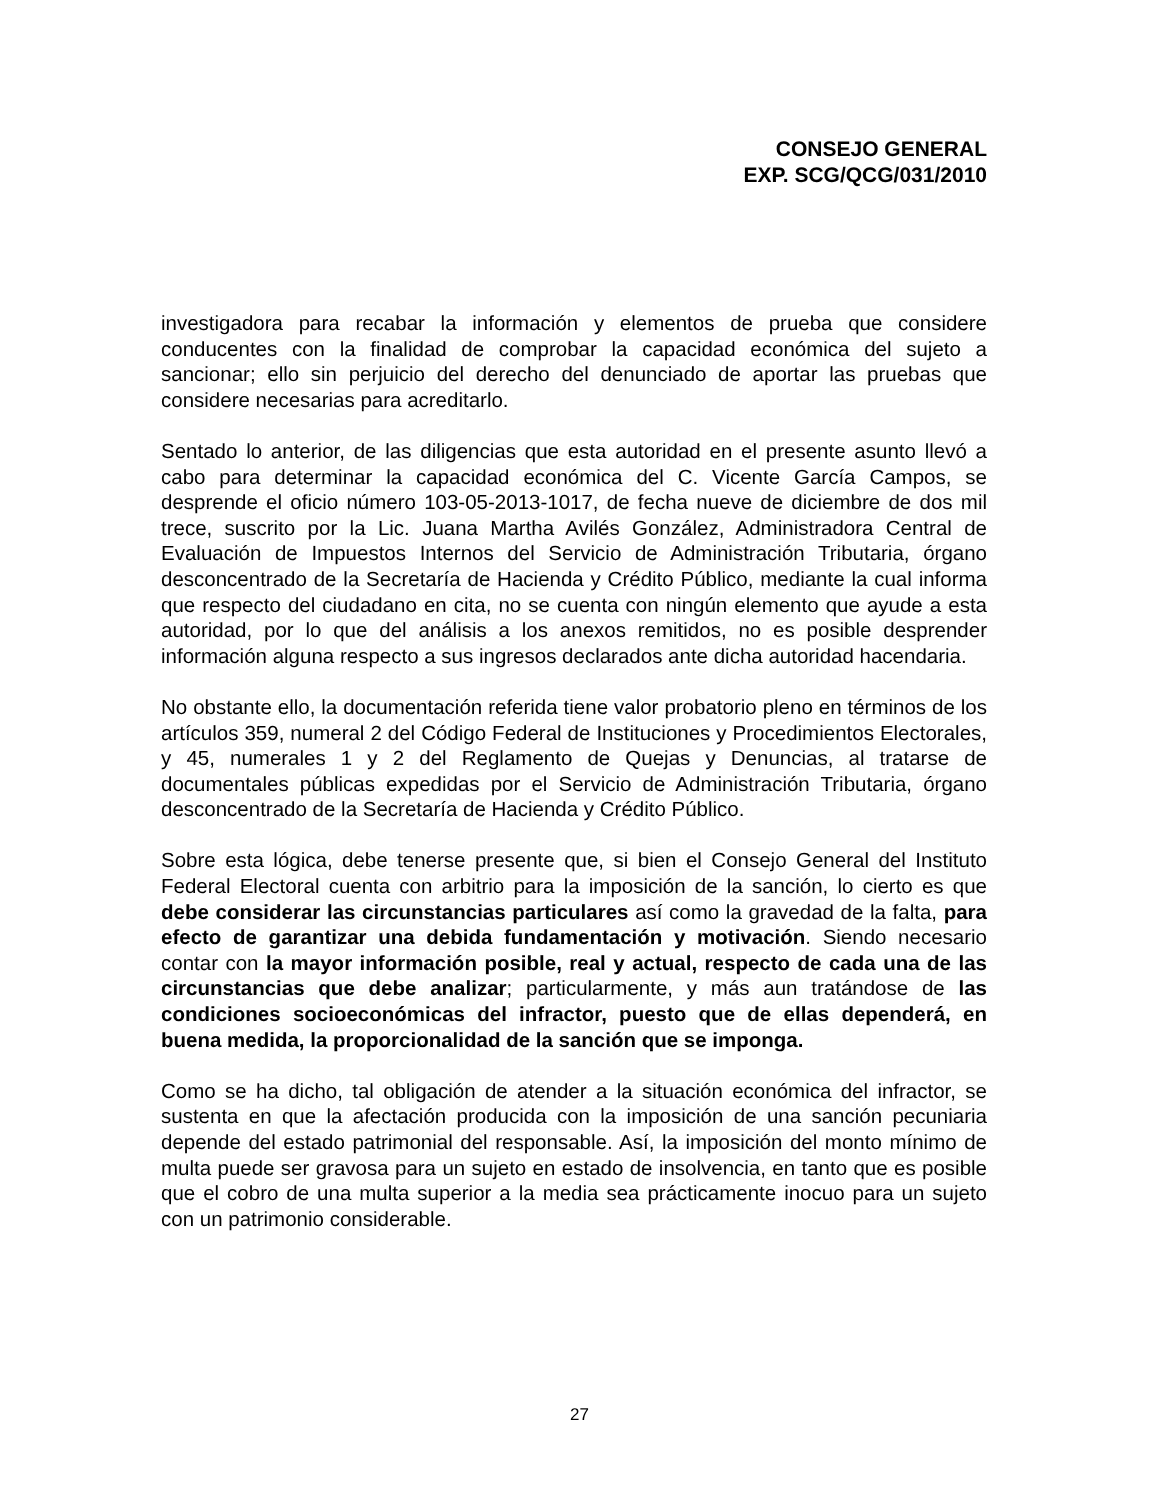CONSEJO GENERAL
EXP. SCG/QCG/031/2010
investigadora para recabar la información y elementos de prueba que considere conducentes con la finalidad de comprobar la capacidad económica del sujeto a sancionar; ello sin perjuicio del derecho del denunciado de aportar las pruebas que considere necesarias para acreditarlo.
Sentado lo anterior, de las diligencias que esta autoridad en el presente asunto llevó a cabo para determinar la capacidad económica del C. Vicente García Campos, se desprende el oficio número 103-05-2013-1017, de fecha nueve de diciembre de dos mil trece, suscrito por la Lic. Juana Martha Avilés González, Administradora Central de Evaluación de Impuestos Internos del Servicio de Administración Tributaria, órgano desconcentrado de la Secretaría de Hacienda y Crédito Público, mediante la cual informa que respecto del ciudadano en cita, no se cuenta con ningún elemento que ayude a esta autoridad, por lo que del análisis a los anexos remitidos, no es posible desprender información alguna respecto a sus ingresos declarados ante dicha autoridad hacendaria.
No obstante ello, la documentación referida tiene valor probatorio pleno en términos de los artículos 359, numeral 2 del Código Federal de Instituciones y Procedimientos Electorales, y 45, numerales 1 y 2 del Reglamento de Quejas y Denuncias, al tratarse de documentales públicas expedidas por el Servicio de Administración Tributaria, órgano desconcentrado de la Secretaría de Hacienda y Crédito Público.
Sobre esta lógica, debe tenerse presente que, si bien el Consejo General del Instituto Federal Electoral cuenta con arbitrio para la imposición de la sanción, lo cierto es que debe considerar las circunstancias particulares así como la gravedad de la falta, para efecto de garantizar una debida fundamentación y motivación. Siendo necesario contar con la mayor información posible, real y actual, respecto de cada una de las circunstancias que debe analizar; particularmente, y más aun tratándose de las condiciones socioeconómicas del infractor, puesto que de ellas dependerá, en buena medida, la proporcionalidad de la sanción que se imponga.
Como se ha dicho, tal obligación de atender a la situación económica del infractor, se sustenta en que la afectación producida con la imposición de una sanción pecuniaria depende del estado patrimonial del responsable. Así, la imposición del monto mínimo de multa puede ser gravosa para un sujeto en estado de insolvencia, en tanto que es posible que el cobro de una multa superior a la media sea prácticamente inocuo para un sujeto con un patrimonio considerable.
27